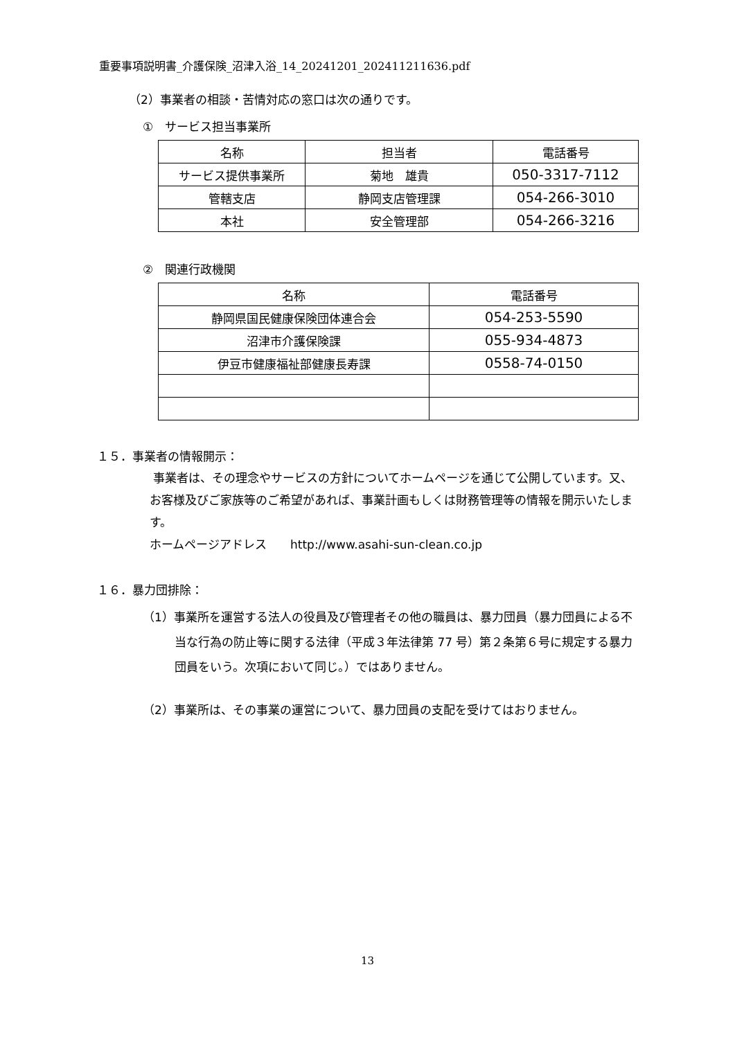重要事項説明書_介護保険_沼津入浴_14_20241201_202411211636.pdf
（2）事業者の相談・苦情対応の窓口は次の通りです。
①　サービス担当事業所
| 名称 | 担当者 | 電話番号 |
| --- | --- | --- |
| サービス提供事業所 | 菊地 雄貴 | 050-3317-7112 |
| 管轄支店 | 静岡支店管理課 | 054-266-3010 |
| 本社 | 安全管理部 | 054-266-3216 |
②　関連行政機関
| 名称 | 電話番号 |
| --- | --- |
| 静岡県国民健康保険団体連合会 | 054-253-5590 |
| 沼津市介護保険課 | 055-934-4873 |
| 伊豆市健康福祉部健康長寿課 | 0558-74-0150 |
１５．事業者の情報開示：
事業者は、その理念やサービスの方針についてホームページを通じて公開しています。又、お客様及びご家族等のご希望があれば、事業計画もしくは財務管理等の情報を開示いたします。
ホームページアドレス　　http://www.asahi-sun-clean.co.jp
１６．暴力団排除：
（1）事業所を運営する法人の役員及び管理者その他の職員は、暴力団員（暴力団員による不当な行為の防止等に関する法律（平成３年法律第 77 号）第２条第６号に規定する暴力団員をいう。次項において同じ。）ではありません。
（2）事業所は、その事業の運営について、暴力団員の支配を受けてはおりません。
13